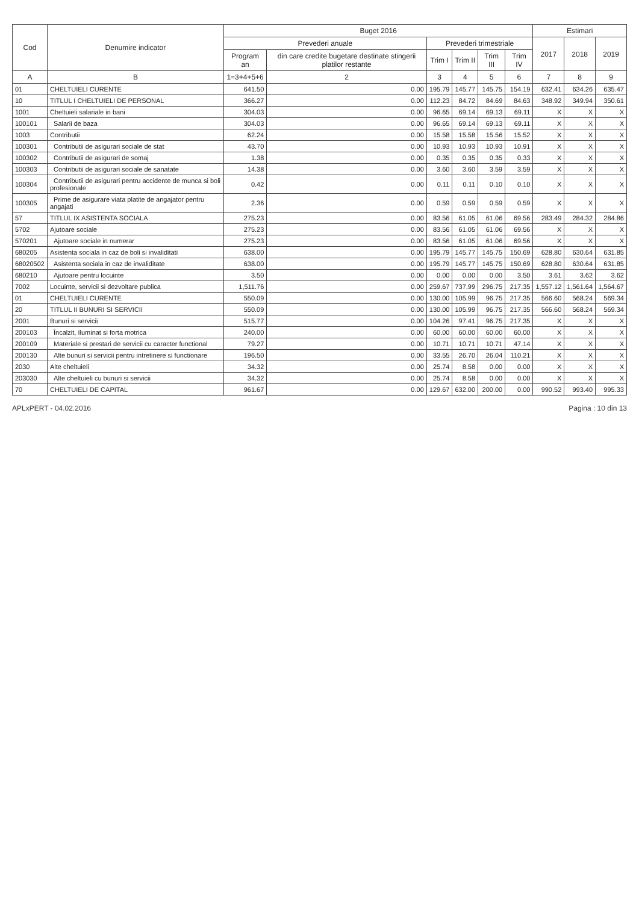| Cod | Denumire indicator | Buget 2016 | | | | | | Estimari | | |
| --- | --- | --- | --- | --- | --- | --- | --- | --- | --- | --- |
| | | Prevederi anuale | | Prevederi trimestriale | | | | 2017 | 2018 | 2019 |
| | | Program an | din care credite bugetare destinate stingerii platilor restante | Trim I | Trim II | Trim III | Trim IV | | | |
| A | B | 1=3+4+5+6 | 2 | 3 | 4 | 5 | 6 | 7 | 8 | 9 |
| 01 | CHELTUIELI CURENTE | 641.50 | 0.00 | 195.79 | 145.77 | 145.75 | 154.19 | 632.41 | 634.26 | 635.47 |
| 10 | TITLUL I CHELTUIELI DE PERSONAL | 366.27 | 0.00 | 112.23 | 84.72 | 84.69 | 84.63 | 348.92 | 349.94 | 350.61 |
| 1001 | Cheltuieli salariale in bani | 304.03 | 0.00 | 96.65 | 69.14 | 69.13 | 69.11 | X | X | X |
| 100101 | Salarii de baza | 304.03 | 0.00 | 96.65 | 69.14 | 69.13 | 69.11 | X | X | X |
| 1003 | Contributii | 62.24 | 0.00 | 15.58 | 15.58 | 15.56 | 15.52 | X | X | X |
| 100301 | Contributii de asigurari sociale de stat | 43.70 | 0.00 | 10.93 | 10.93 | 10.93 | 10.91 | X | X | X |
| 100302 | Contributii de asigurari de somaj | 1.38 | 0.00 | 0.35 | 0.35 | 0.35 | 0.33 | X | X | X |
| 100303 | Contributii de asigurari sociale de sanatate | 14.38 | 0.00 | 3.60 | 3.60 | 3.59 | 3.59 | X | X | X |
| 100304 | Contributii de asigurari pentru accidente de munca si boli profesionale | 0.42 | 0.00 | 0.11 | 0.11 | 0.10 | 0.10 | X | X | X |
| 100305 | Prime de asigurare viata platite de angajator pentru angajati | 2.36 | 0.00 | 0.59 | 0.59 | 0.59 | 0.59 | X | X | X |
| 57 | TITLUL IX ASISTENTA SOCIALA | 275.23 | 0.00 | 83.56 | 61.05 | 61.06 | 69.56 | 283.49 | 284.32 | 284.86 |
| 5702 | Ajutoare sociale | 275.23 | 0.00 | 83.56 | 61.05 | 61.06 | 69.56 | X | X | X |
| 570201 | Ajutoare sociale in numerar | 275.23 | 0.00 | 83.56 | 61.05 | 61.06 | 69.56 | X | X | X |
| 680205 | Asistenta sociala in caz de boli si invaliditati | 638.00 | 0.00 | 195.79 | 145.77 | 145.75 | 150.69 | 628.80 | 630.64 | 631.85 |
| 68020502 | Asistenta sociala in caz de invaliditate | 638.00 | 0.00 | 195.79 | 145.77 | 145.75 | 150.69 | 628.80 | 630.64 | 631.85 |
| 680210 | Ajutoare pentru locuinte | 3.50 | 0.00 | 0.00 | 0.00 | 0.00 | 3.50 | 3.61 | 3.62 | 3.62 |
| 7002 | Locuinte, servicii si dezvoltare publica | 1,511.76 | 0.00 | 259.67 | 737.99 | 296.75 | 217.35 | 1,557.12 | 1,561.64 | 1,564.67 |
| 01 | CHELTUIELI CURENTE | 550.09 | 0.00 | 130.00 | 105.99 | 96.75 | 217.35 | 566.60 | 568.24 | 569.34 |
| 20 | TITLUL II BUNURI SI SERVICII | 550.09 | 0.00 | 130.00 | 105.99 | 96.75 | 217.35 | 566.60 | 568.24 | 569.34 |
| 2001 | Bunuri si servicii | 515.77 | 0.00 | 104.26 | 97.41 | 96.75 | 217.35 | X | X | X |
| 200103 | Încalzit, Iluminat si forta motrica | 240.00 | 0.00 | 60.00 | 60.00 | 60.00 | 60.00 | X | X | X |
| 200109 | Materiale si prestari de servicii cu caracter functional | 79.27 | 0.00 | 10.71 | 10.71 | 10.71 | 47.14 | X | X | X |
| 200130 | Alte bunuri si servicii pentru intretinere si functionare | 196.50 | 0.00 | 33.55 | 26.70 | 26.04 | 110.21 | X | X | X |
| 2030 | Alte cheltuieli | 34.32 | 0.00 | 25.74 | 8.58 | 0.00 | 0.00 | X | X | X |
| 203030 | Alte cheltuieli cu bunuri si servicii | 34.32 | 0.00 | 25.74 | 8.58 | 0.00 | 0.00 | X | X | X |
| 70 | CHELTUIELI DE CAPITAL | 961.67 | 0.00 | 129.67 | 632.00 | 200.00 | 0.00 | 990.52 | 993.40 | 995.33 |
APLxPERT - 04.02.2016 Pagina : 10 din 13